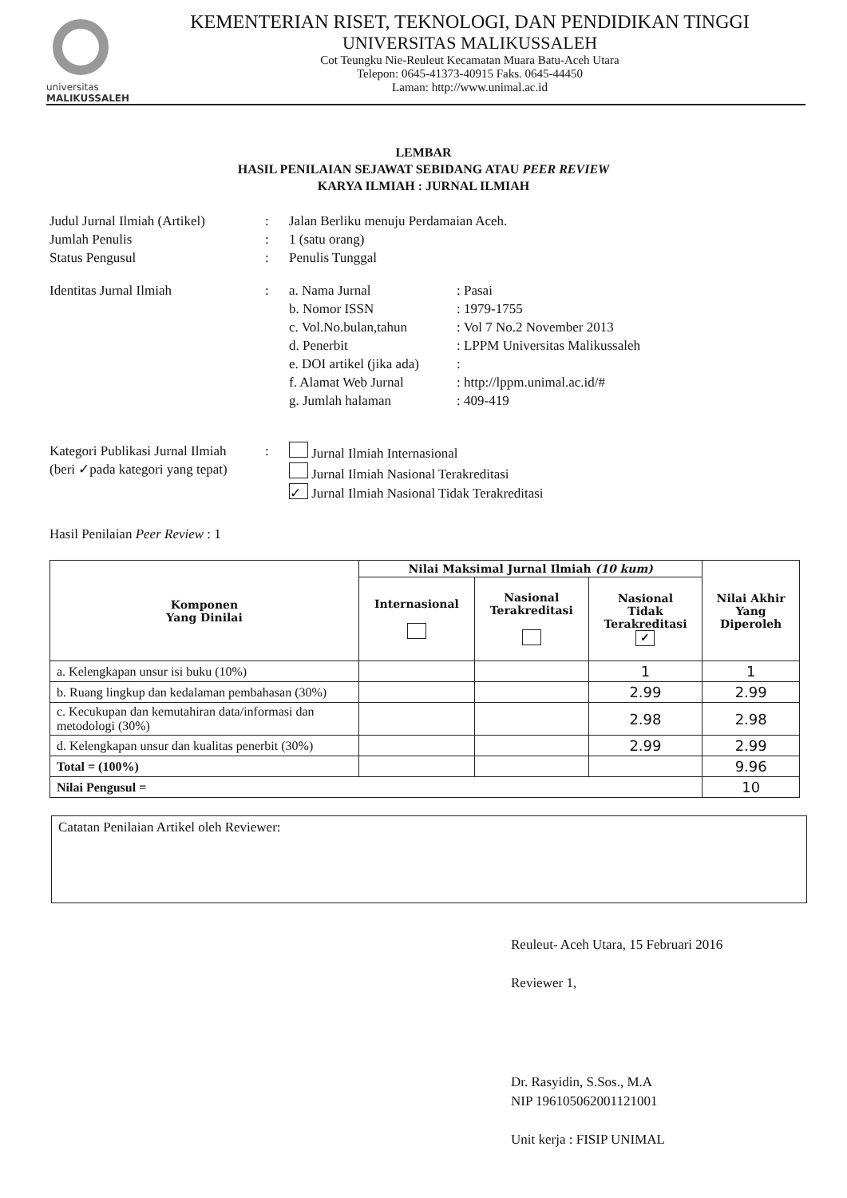universitas
MALIKUSSALEH
KEMENTERIAN RISET, TEKNOLOGI, DAN PENDIDIKAN TINGGI
UNIVERSITAS MALIKUSSALEH
Cot Teungku Nie-Reuleut Kecamatan Muara Batu-Aceh Utara
Telepon: 0645-41373-40915 Faks. 0645-44450
Laman: http://www.unimal.ac.id
LEMBAR
HASIL PENILAIAN SEJAWAT SEBIDANG ATAU PEER REVIEW
KARYA ILMIAH : JURNAL ILMIAH
Judul Jurnal Ilmiah (Artikel)
: Jalan Berliku menuju Perdamaian Aceh.
Jumlah Penulis : 1 (satu orang)
Status Pengusul : Penulis Tunggal
Identitas Jurnal Ilmiah : a. Nama Jurnal : Pasai
b. Nomor ISSN : 1979-1755
c. Vol.No.bulan,tahun
: Vol 7 No.2 November 2013
d. Penerbit : LPPM Universitas Malikussaleh
e. DOI artikel (jika ada)
:
f. Alamat Web Jurnal : http://lppm.unimal.ac.id/#
g. Jumlah halaman : 409-419
Kategori Publikasi Jurnal Ilmiah
(beri ✓pada kategori yang tepat)
: Jurnal Ilmiah Internasional
Jurnal Ilmiah Nasional Terakreditasi
✓ Jurnal Ilmiah Nasional Tidak Terakreditasi
Hasil Penilaian Peer Review : 1
| Komponen Yang Dinilai | Nilai Maksimal Jurnal Ilmiah (10 kum) | | | Nilai Akhir Yang Diperoleh |
| --- | --- | --- | --- | --- |
| | Internasional | Nasional Terakreditasi | Nasional Tidak Terakreditasi ✓ | |
| a. Kelengkapan unsur isi buku (10%) | | | 1 | 1 |
| b. Ruang lingkup dan kedalaman pembahasan (30%) | | | 2.99 | 2.99 |
| c. Kecukupan dan kemutahiran data/informasi dan metodologi (30%) | | | 2.98 | 2.98 |
| d. Kelengkapan unsur dan kualitas penerbit (30%) | | | 2.99 | 2.99 |
| Total = (100%) | | | | 9.96 |
| Nilai Pengusul = | | | | 10 |
Catatan Penilaian Artikel oleh Reviewer:
Reuleut- Aceh Utara, 15 Februari 2016
Reviewer 1,
Dr. Rasyidin, S.Sos., M.A
NIP 196105062001121001
Unit kerja : FISIP UNIMAL